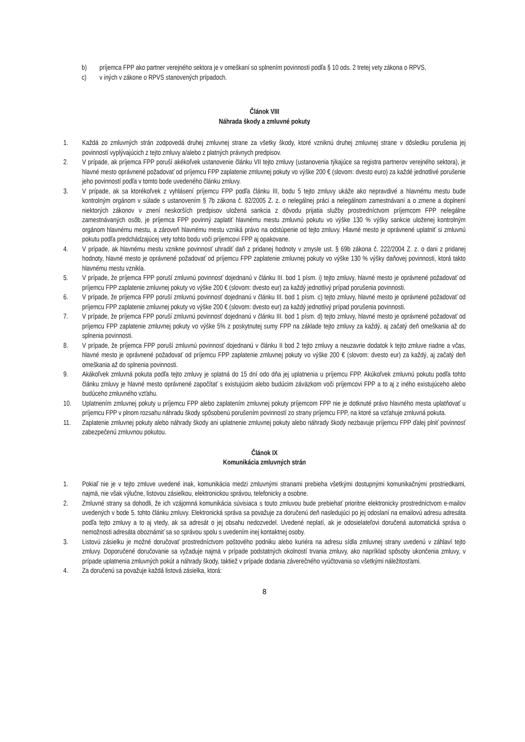b) príjemca FPP ako partner verejného sektora je v omeškaní so splnením povinnosti podľa § 10 ods. 2 tretej vety zákona o RPVS,
c) v iných v zákone o RPVS stanovených prípadoch.
Článok VIII
Náhrada škody a zmluvné pokuty
1. Každá zo zmluvných strán zodpovedá druhej zmluvnej strane za všetky škody, ktoré vzniknú druhej zmluvnej strane v dôsledku porušenia jej povinností vyplývajúcich z tejto zmluvy a/alebo z platných právnych predpisov.
2. V prípade, ak príjemca FPP poruší akékoľvek ustanovenie článku VII tejto zmluvy (ustanovenia týkajúce sa registra partnerov verejného sektora), je hlavné mesto oprávnené požadovať od príjemcu FPP zaplatenie zmluvnej pokuty vo výške 200 € (slovom: dvesto euro) za každé jednotlivé porušenie jeho povinností podľa v tomto bode uvedeného článku zmluvy.
3. V prípade, ak sa ktorékoľvek z vyhlásení príjemcu FPP podľa článku III, bodu 5 tejto zmluvy ukáže ako nepravdivé a hlavnému mestu bude kontrolným orgánom v súlade s ustanovením § 7b zákona č. 82/2005 Z. z. o nelegálnej práci a nelegálnom zamestnávaní a o zmene a doplnení niektorých zákonov v znení neskorších predpisov uložená sankcia z dôvodu prijatia služby prostredníctvom príjemcom FPP nelegálne zamestnávaných osôb, je príjemca FPP povinný zaplatiť hlavnému mestu zmluvnú pokutu vo výške 130 % výšky sankcie uloženej kontrolným orgánom hlavnému mestu, a zároveň hlavnému mestu vzniká právo na odstúpenie od tejto zmluvy. Hlavné mesto je oprávnené uplatniť si zmluvnú pokutu podľa predchádzajúcej vety tohto bodu voči príjemcovi FPP aj opakovane.
4. V prípade, ak hlavnému mestu vznikne povinnosť uhradiť daň z pridanej hodnoty v zmysle ust. § 69b zákona č. 222/2004 Z. z. o dani z pridanej hodnoty, hlavné mesto je oprávnené požadovať od príjemcu FPP zaplatenie zmluvnej pokuty vo výške 130 % výšky daňovej povinnosti, ktorá takto hlavnému mestu vznikla.
5. V prípade, že príjemca FPP poruší zmluvnú povinnosť dojednanú v článku III. bod 1 písm. i) tejto zmluvy, hlavné mesto je oprávnené požadovať od príjemcu FPP zaplatenie zmluvnej pokuty vo výške 200 € (slovom: dvesto eur) za každý jednotlivý prípad porušenia povinnosti.
6. V prípade, že príjemca FPP poruší zmluvnú povinnosť dojednanú v článku III. bod 1 písm. c) tejto zmluvy, hlavné mesto je oprávnené požadovať od príjemcu FPP zaplatenie zmluvnej pokuty vo výške 200 € (slovom: dvesto eur) za každý jednotlivý prípad porušenia povinnosti.
7. V prípade, že príjemca FPP poruší zmluvnú povinnosť dojednanú v článku III. bod 1 písm. d) tejto zmluvy, hlavné mesto je oprávnené požadovať od príjemcu FPP zaplatenie zmluvnej pokuty vo výške 5% z poskytnutej sumy FPP na základe tejto zmluvy za každý, aj začatý deň omeškania až do splnenia povinnosti.
8. V prípade, že príjemca FPP poruší zmluvnú povinnosť dojednanú v článku II bod 2 tejto zmluvy a neuzavrie dodatok k tejto zmluve riadne a včas, hlavné mesto je oprávnené požadovať od príjemcu FPP zaplatenie zmluvnej pokuty vo výške 200 € (slovom: dvesto eur) za každý, aj začatý deň omeškania až do splnenia povinnosti.
9. Akákoľvek zmluvná pokuta podľa tejto zmluvy je splatná do 15 dní odo dňa jej uplatnenia u príjemcu FPP. Akúkoľvek zmluvnú pokutu podľa tohto článku zmluvy je hlavné mesto oprávnené započítať s existujúcim alebo budúcim záväzkom voči príjemcovi FPP a to aj z iného existujúceho alebo budúceho zmluvného vzťahu.
10. Uplatnením zmluvnej pokuty u príjemcu FPP alebo zaplatením zmluvnej pokuty príjemcom FPP nie je dotknuté právo hlavného mesta uplatňovať u príjemcu FPP v plnom rozsahu náhradu škody spôsobenú porušením povinností zo strany príjemcu FPP, na ktoré sa vzťahuje zmluvná pokuta.
11. Zaplatenie zmluvnej pokuty alebo náhrady škody ani uplatnenie zmluvnej pokuty alebo náhrady škody nezbavuje príjemcu FPP ďalej plniť povinnosť zabezpečenú zmluvnou pokutou.
Článok IX
Komunikácia zmluvných strán
1. Pokiaľ nie je v tejto zmluve uvedené inak, komunikácia medzi zmluvnými stranami prebieha všetkými dostupnými komunikačnými prostriedkami, najmä, nie však výlučne, listovou zásielkou, elektronickou správou, telefonicky a osobne.
2. Zmluvné strany sa dohodli, že ich vzájomná komunikácia súvisiaca s touto zmluvou bude prebiehať prioritne elektronicky prostredníctvom e-mailov uvedených v bode 5. tohto článku zmluvy. Elektronická správa sa považuje za doručenú deň nasledujúci po jej odoslaní na emailovú adresu adresáta podľa tejto zmluvy a to aj vtedy, ak sa adresát o jej obsahu nedozvedel. Uvedené neplatí, ak je odosielateľovi doručená automatická správa o nemožnosti adresáta oboznámiť sa so správou spolu s uvedením inej kontaktnej osoby.
3. Listovú zásielku je možné doručovať prostredníctvom poštového podniku alebo kuriéra na adresu sídla zmluvnej strany uvedenú v záhlaví tejto zmluvy. Doporučené doručovanie sa vyžaduje najmä v prípade podstatných okolností trvania zmluvy, ako napríklad spôsoby ukončenia zmluvy, v prípade uplatnenia zmluvných pokút a náhrady škody, taktiež v prípade dodania záverečného vyúčtovania so všetkými náležitosťami.
4. Za doručenú sa považuje každá listová zásielka, ktorá:
8